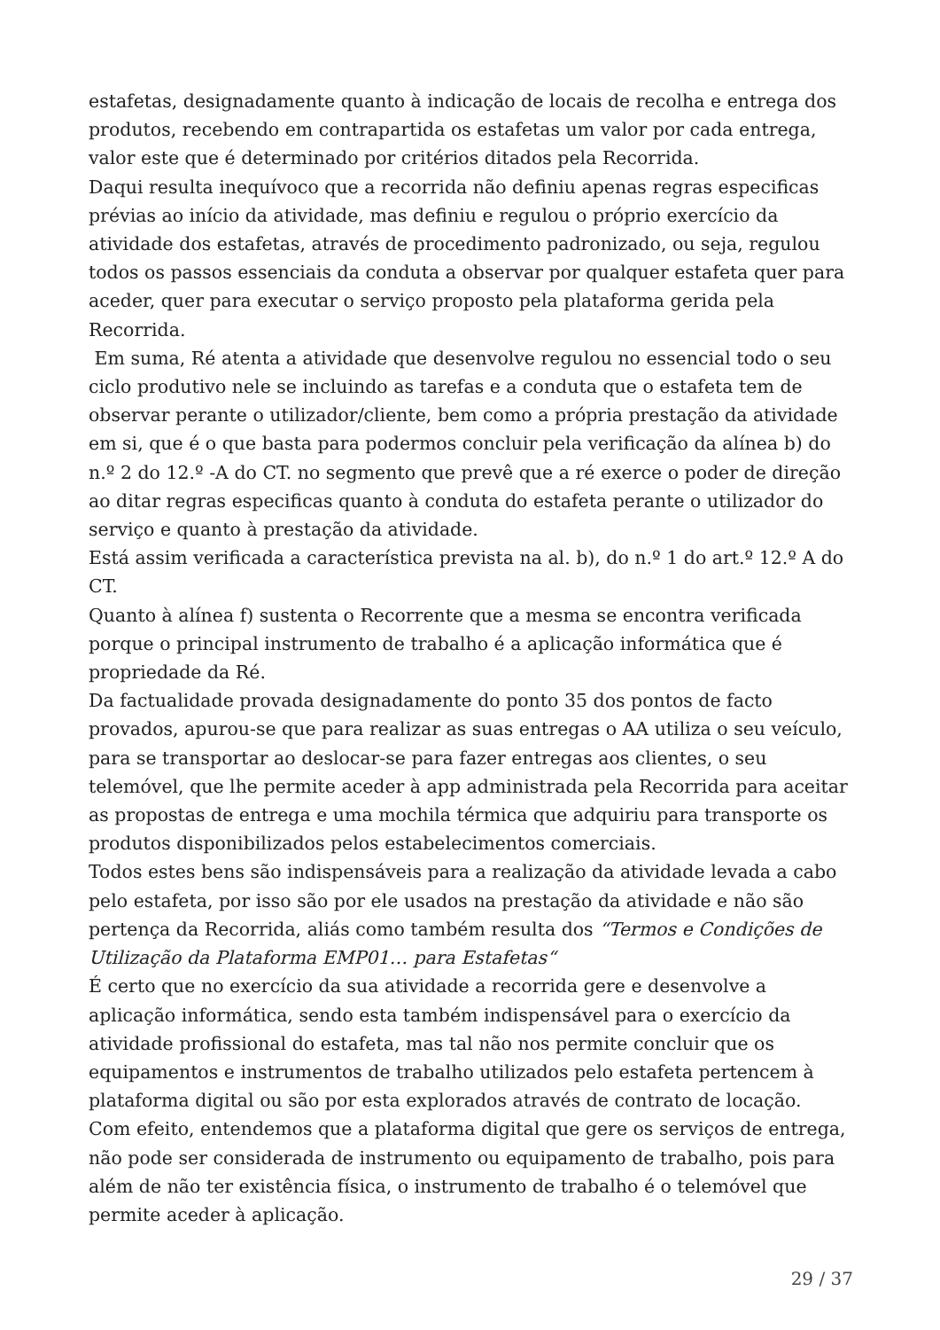estafetas, designadamente quanto à indicação de locais de recolha e entrega dos produtos, recebendo em contrapartida os estafetas um valor por cada entrega, valor este que é determinado por critérios ditados pela Recorrida.
Daqui resulta inequívoco que a recorrida não definiu apenas regras especificas prévias ao início da atividade, mas definiu e regulou o próprio exercício da atividade dos estafetas, através de procedimento padronizado, ou seja, regulou todos os passos essenciais da conduta a observar por qualquer estafeta quer para aceder, quer para executar o serviço proposto pela plataforma gerida pela Recorrida.
Em suma, Ré atenta a atividade que desenvolve regulou no essencial todo o seu ciclo produtivo nele se incluindo as tarefas e a conduta que o estafeta tem de observar perante o utilizador/cliente, bem como a própria prestação da atividade em si, que é o que basta para podermos concluir pela verificação da alínea b) do n.º 2 do 12.º -A do CT. no segmento que prevê que a ré exerce o poder de direção ao ditar regras especificas quanto à conduta do estafeta perante o utilizador do serviço e quanto à prestação da atividade.
Está assim verificada a característica prevista na al. b), do n.º 1 do art.º 12.º A do CT.
Quanto à alínea f) sustenta o Recorrente que a mesma se encontra verificada porque o principal instrumento de trabalho é a aplicação informática que é propriedade da Ré.
Da factualidade provada designadamente do ponto 35 dos pontos de facto provados, apurou-se que para realizar as suas entregas o AA utiliza o seu veículo, para se transportar ao deslocar-se para fazer entregas aos clientes, o seu telemóvel, que lhe permite aceder à app administrada pela Recorrida para aceitar as propostas de entrega e uma mochila térmica que adquiriu para transporte os produtos disponibilizados pelos estabelecimentos comerciais.
Todos estes bens são indispensáveis para a realização da atividade levada a cabo pelo estafeta, por isso são por ele usados na prestação da atividade e não são pertença da Recorrida, aliás como também resulta dos “Termos e Condições de Utilização da Plataforma EMP01… para Estafetas“
É certo que no exercício da sua atividade a recorrida gere e desenvolve a aplicação informática, sendo esta também indispensável para o exercício da atividade profissional do estafeta, mas tal não nos permite concluir que os equipamentos e instrumentos de trabalho utilizados pelo estafeta pertencem à plataforma digital ou são por esta explorados através de contrato de locação.
Com efeito, entendemos que a plataforma digital que gere os serviços de entrega, não pode ser considerada de instrumento ou equipamento de trabalho, pois para além de não ter existência física, o instrumento de trabalho é o telemóvel que permite aceder à aplicação.
29 / 37